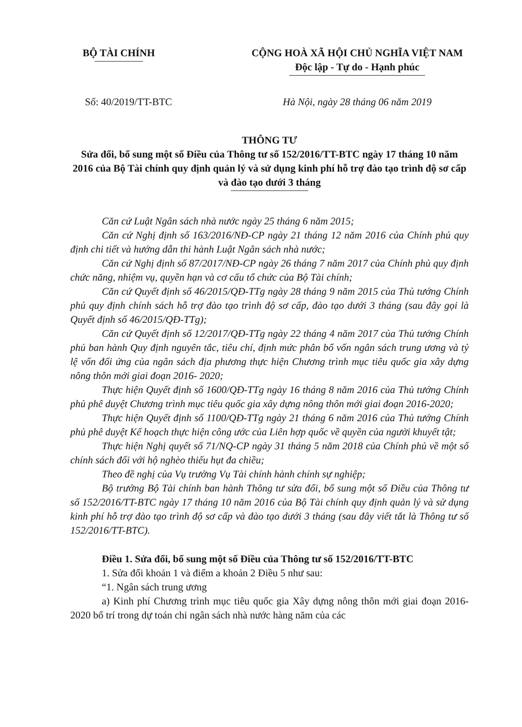BỘ TÀI CHÍNH CỘNG HOÀ XÃ HỘI CHỦ NGHĨA VIỆT NAM
Độc lập - Tự do - Hạnh phúc
Số: 40/2019/TT-BTC Hà Nội, ngày 28 tháng 06 năm 2019
THÔNG TƯ
Sửa đổi, bổ sung một số Điều của Thông tư số 152/2016/TT-BTC ngày 17 tháng 10 năm 2016 của Bộ Tài chính quy định quản lý và sử dụng kinh phí hỗ trợ đào tạo trình độ sơ cấp và đào tạo dưới 3 tháng
Căn cứ Luật Ngân sách nhà nước ngày 25 tháng 6 năm 2015;
Căn cứ Nghị định số 163/2016/NĐ-CP ngày 21 tháng 12 năm 2016 của Chính phủ quy định chi tiết và hướng dẫn thi hành Luật Ngân sách nhà nước;
Căn cứ Nghị định số 87/2017/NĐ-CP ngày 26 tháng 7 năm 2017 của Chính phủ quy định chức năng, nhiệm vụ, quyền hạn và cơ cấu tổ chức của Bộ Tài chính;
Căn cứ Quyết định số 46/2015/QĐ-TTg ngày 28 tháng 9 năm 2015 của Thủ tướng Chính phủ quy định chính sách hỗ trợ đào tạo trình độ sơ cấp, đào tạo dưới 3 tháng (sau đây gọi là Quyết định số 46/2015/QĐ-TTg);
Căn cứ Quyết định số 12/2017/QĐ-TTg ngày 22 tháng 4 năm 2017 của Thủ tướng Chính phủ ban hành Quy định nguyên tắc, tiêu chí, định mức phân bổ vốn ngân sách trung ương và tỷ lệ vốn đối ứng của ngân sách địa phương thực hiện Chương trình mục tiêu quốc gia xây dựng nông thôn mới giai đoạn 2016- 2020;
Thực hiện Quyết định số 1600/QĐ-TTg ngày 16 tháng 8 năm 2016 của Thủ tướng Chính phủ phê duyệt Chương trình mục tiêu quốc gia xây dựng nông thôn mới giai đoạn 2016-2020;
Thực hiện Quyết định số 1100/QĐ-TTg ngày 21 tháng 6 năm 2016 của Thủ tướng Chính phủ phê duyệt Kế hoạch thực hiện công ước của Liên hợp quốc về quyền của người khuyết tật;
Thực hiện Nghị quyết số 71/NQ-CP ngày 31 tháng 5 năm 2018 của Chính phủ về một số chính sách đối với hộ nghèo thiếu hụt đa chiều;
Theo đề nghị của Vụ trưởng Vụ Tài chính hành chính sự nghiệp;
Bộ trưởng Bộ Tài chính ban hành Thông tư sửa đổi, bổ sung một số Điều của Thông tư số 152/2016/TT-BTC ngày 17 tháng 10 năm 2016 của Bộ Tài chính quy định quản lý và sử dụng kinh phí hỗ trợ đào tạo trình độ sơ cấp và đào tạo dưới 3 tháng (sau đây viết tắt là Thông tư số 152/2016/TT-BTC).
Điều 1. Sửa đổi, bổ sung một số Điều của Thông tư số 152/2016/TT-BTC
1. Sửa đổi khoản 1 và điểm a khoản 2 Điều 5 như sau:
“1. Ngân sách trung ương
a) Kinh phí Chương trình mục tiêu quốc gia Xây dựng nông thôn mới giai đoạn 2016-2020 bố trí trong dự toán chi ngân sách nhà nước hàng năm của các